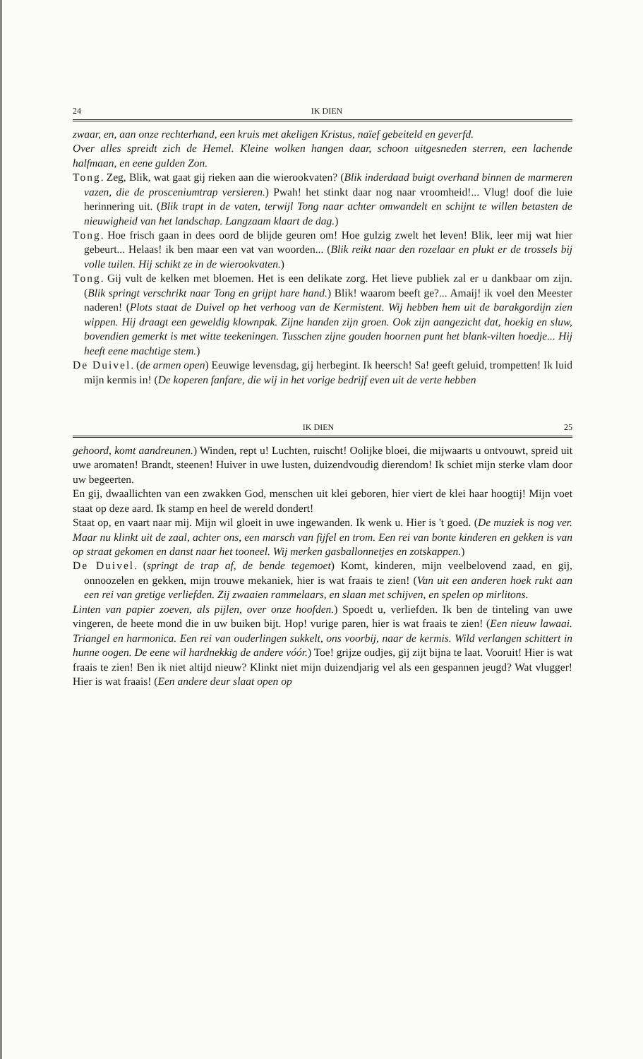24 IK DIEN
zwaar, en, aan onze rechterhand, een kruis met akeligen Kristus, naïef gebeiteld en geverfd.
Over alles spreidt zich de Hemel. Kleine wolken hangen daar, schoon uitgesneden sterren, een lachende halfmaan, en eene gulden Zon.
Tong. Zeg, Blik, wat gaat gij rieken aan die wierookvaten? (Blik inderdaad buigt overhand binnen de marmeren vazen, die de prosceniumtrap versieren.) Pwah! het stinkt daar nog naar vroomheid!... Vlug! doof die luie herinnering uit. (Blik trapt in de vaten, terwijl Tong naar achter omwandelt en schijnt te willen betasten de nieuwigheid van het landschap. Langzaam klaart de dag.)
Tong. Hoe frisch gaan in dees oord de blijde geuren om! Hoe gulzig zwelt het leven! Blik, leer mij wat hier gebeurt... Helaas! ik ben maar een vat van woorden... (Blik reikt naar den rozelaar en plukt er de trossels bij volle tuilen. Hij schikt ze in de wierookvaten.)
Tong. Gij vult de kelken met bloemen. Het is een delikate zorg. Het lieve publiek zal er u dankbaar om zijn. (Blik springt verschrikt naar Tong en grijpt hare hand.) Blik! waarom beeft ge?... Amaij! ik voel den Meester naderen! (Plots staat de Duivel op het verhoog van de Kermistent. Wij hebben hem uit de barakgordijn zien wippen. Hij draagt een geweldig klownpak. Zijne handen zijn groen. Ook zijn aangezicht dat, hoekig en sluw, bovendien gemerkt is met witte teekeningen. Tusschen zijne gouden hoornen punt het blank-vilten hoedje... Hij heeft eene machtige stem.)
De Duivel. (de armen open) Eeuwige levensdag, gij herbegint. Ik heersch! Sa! geeft geluid, trompetten! Ik luid mijn kermis in! (De koperen fanfare, die wij in het vorige bedrijf even uit de verte hebben
IK DIEN 25
gehoord, komt aandreunen.) Winden, rept u! Luchten, ruischt! Oolijke bloei, die mijwaarts u ontvouwt, spreid uit uwe aromaten! Brandt, steenen! Huiver in uwe lusten, duizendvoudig dierendom! Ik schiet mijn sterke vlam door uw begeerten.
En gij, dwaallichten van een zwakken God, menschen uit klei geboren, hier viert de klei haar hoogtij! Mijn voet staat op deze aard. Ik stamp en heel de wereld dondert!
Staat op, en vaart naar mij. Mijn wil gloeit in uwe ingewanden. Ik wenk u. Hier is 't goed. (De muziek is nog ver. Maar nu klinkt uit de zaal, achter ons, een marsch van fijfel en trom. Een rei van bonte kinderen en gekken is van op straat gekomen en danst naar het tooneel. Wij merken gasballonnetjes en zotskappen.)
De Duivel. (springt de trap af, de bende tegemoet) Komt, kinderen, mijn veelbelovend zaad, en gij, onnoozelen en gekken, mijn trouwe mekaniek, hier is wat fraais te zien! (Van uit een anderen hoek rukt aan een rei van gretige verliefden. Zij zwaaien rammelaars, en slaan met schijven, en spelen op mirlitons.
Linten van papier zoeven, als pijlen, over onze hoofden.) Spoedt u, verliefden. Ik ben de tinteling van uwe vingeren, de heete mond die in uw buiken bijt. Hop! vurige paren, hier is wat fraais te zien! (Een nieuw lawaai. Triangel en harmonica. Een rei van ouderlingen sukkelt, ons voorbij, naar de kermis. Wild verlangen schittert in hunne oogen. De eene wil hardnekkig de andere vóór.) Toe! grijze oudjes, gij zijt bijna te laat. Vooruit! Hier is wat fraais te zien! Ben ik niet altijd nieuw? Klinkt niet mijn duizendjarig vel als een gespannen jeugd? Wat vlugger! Hier is wat fraais! (Een andere deur slaat open op